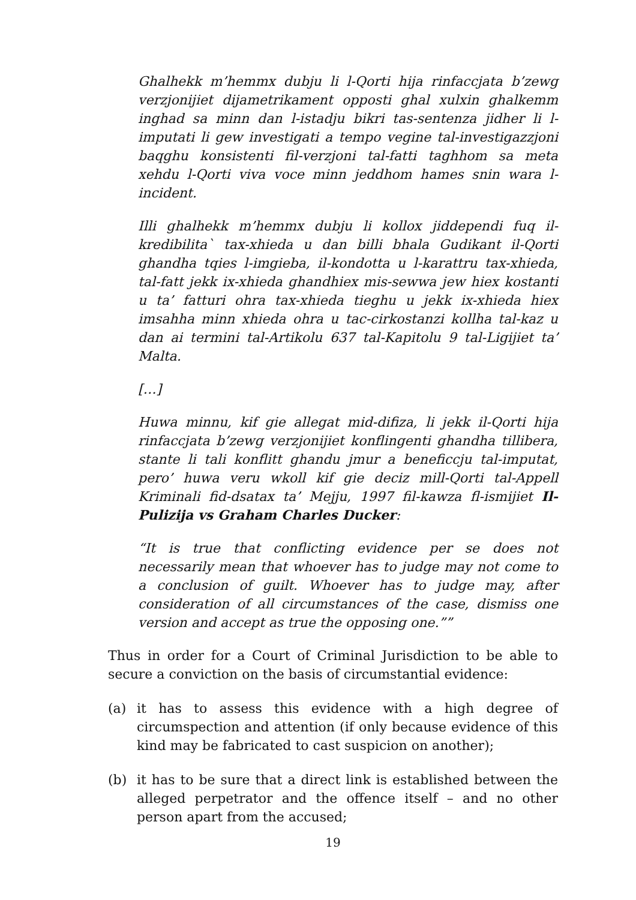Ghalhekk m’hemmx dubju li l-Qorti hija rinfaccjata b’zewg verzjonijiet dijametrikament opposti ghal xulxin ghalkemm inghad sa minn dan l-istadju bikri tas-sentenza jidher li l-imputati li gew investigati a tempo vegine tal-investigazzjoni baqghu konsistenti fil-verzjoni tal-fatti taghhom sa meta xehdu l-Qorti viva voce minn jeddhom hames snin wara l-incident.
Illi ghalhekk m’hemmx dubju li kollox jiddependi fuq il-kredibilita` tax-xhieda u dan billi bhala Gudikant il-Qorti ghandha tqies l-imgieba, il-kondotta u l-karattru tax-xhieda, tal-fatt jekk ix-xhieda ghandhiex mis-sewwa jew hiex kostanti u ta’ fatturi ohra tax-xhieda tieghu u jekk ix-xhieda hiex imsahha minn xhieda ohra u tac-cirkostanzi kollha tal-kaz u dan ai termini tal-Artikolu 637 tal-Kapitolu 9 tal-Ligijiet ta’ Malta.
[…]
Huwa minnu, kif gie allegat mid-difiza, li jekk il-Qorti hija rinfaccjata b’zewg verzjonijiet konflingenti ghandha tillibera, stante li tali konflitt ghandu jmur a beneficcju tal-imputat, pero’ huwa veru wkoll kif gie deciz mill-Qorti tal-Appell Kriminali fid-dsatax ta’ Mejju, 1997 fil-kawza fl-ismijiet Il-Pulizija vs Graham Charles Ducker:
“It is true that conflicting evidence per se does not necessarily mean that whoever has to judge may not come to a conclusion of guilt. Whoever has to judge may, after consideration of all circumstances of the case, dismiss one version and accept as true the opposing one.””
Thus in order for a Court of Criminal Jurisdiction to be able to secure a conviction on the basis of circumstantial evidence:
(a) it has to assess this evidence with a high degree of circumspection and attention (if only because evidence of this kind may be fabricated to cast suspicion on another);
(b) it has to be sure that a direct link is established between the alleged perpetrator and the offence itself – and no other person apart from the accused;
19